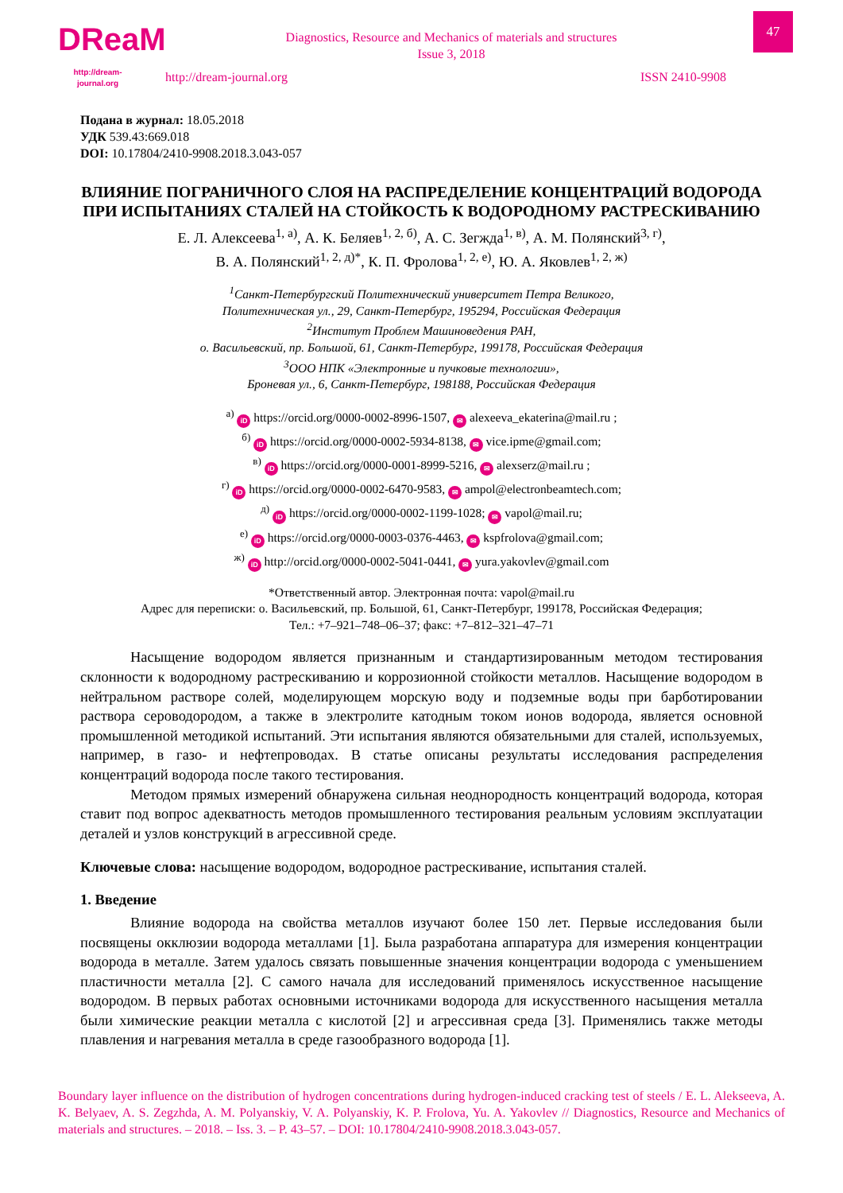DReaM
http://dream-journal.org
Diagnostics, Resource and Mechanics of materials and structures
Issue 3, 2018
http://dream-journal.org ISSN 2410-9908
47
Подана в журнал: 18.05.2018
УДК 539.43:669.018
DOI: 10.17804/2410-9908.2018.3.043-057
ВЛИЯНИЕ ПОГРАНИЧНОГО СЛОЯ НА РАСПРЕДЕЛЕНИЕ КОНЦЕНТРАЦИЙ ВОДОРОДА ПРИ ИСПЫТАНИЯХ СТАЛЕЙ НА СТОЙКОСТЬ К ВОДОРОДНОМУ РАСТРЕСКИВАНИЮ
Е. Л. Алексеева<sup>1, а)</sup>, А. К. Беляев<sup>1, 2, б)</sup>, А. С. Зегжда<sup>1, в)</sup>, А. М. Полянский<sup>3, г)</sup>,
В. А. Полянский<sup>1, 2, д)*</sup>, К. П. Фролова<sup>1, 2, е)</sup>, Ю. А. Яковлев<sup>1, 2, ж)</sup>
<sup>1</sup> Санкт-Петербургский Политехнический университет Петра Великого,
Политехническая ул., 29, Санкт-Петербург, 195294, Российская Федерация
<sup>2</sup> Институт Проблем Машиноведения РАН,
о. Васильевский, пр. Большой, 61, Санкт-Петербург, 199178, Российская Федерация
<sup>3</sup> ООО НПК «Электронные и пучковые технологии»,
Броневая ул., 6, Санкт-Петербург, 198188, Российская Федерация
<sup>а)</sup> iD https://orcid.org/0000-0002-8996-1507, ✉ alexeeva_ekaterina@mail.ru ;
<sup>б)</sup> iD https://orcid.org/0000-0002-5934-8138, ✉ vice.ipme@gmail.com;
<sup>в)</sup> iD https://orcid.org/0000-0001-8999-5216, ✉ alexserz@mail.ru ;
<sup>г)</sup> iD https://orcid.org/0000-0002-6470-9583, ✉ ampol@electronbeamtech.com;
<sup>д)</sup> iD https://orcid.org/0000-0002-1199-1028; ✉ vapol@mail.ru;
<sup>е)</sup> iD https://orcid.org/0000-0003-0376-4463, ✉ kspfrolova@gmail.com;
<sup>ж)</sup> iD http://orcid.org/0000-0002-5041-0441, ✉ yura.yakovlev@gmail.com
*Ответственный автор. Электронная почта: vapol@mail.ru
Адрес для переписки: о. Васильевский, пр. Большой, 61, Санкт-Петербург, 199178, Российская Федерация;
Тел.: +7–921–748–06–37; факс: +7–812–321–47–71
Насыщение водородом является признанным и стандартизированным методом тестирования склонности к водородному растрескиванию и коррозионной стойкости металлов. Насыщение водородом в нейтральном растворе солей, моделирующем морскую воду и подземные воды при барботировании раствора сероводородом, а также в электролите катодным током ионов водорода, является основной промышленной методикой испытаний. Эти испытания являются обязательными для сталей, используемых, например, в газо- и нефтепроводах. В статье описаны результаты исследования распределения концентраций водорода после такого тестирования.
Методом прямых измерений обнаружена сильная неоднородность концентраций водорода, которая ставит под вопрос адекватность методов промышленного тестирования реальным условиям эксплуатации деталей и узлов конструкций в агрессивной среде.
Ключевые слова: насыщение водородом, водородное растрескивание, испытания сталей.
1. Введение
Влияние водорода на свойства металлов изучают более 150 лет. Первые исследования были посвящены окклюзии водорода металлами [1]. Была разработана аппаратура для измерения концентрации водорода в металле. Затем удалось связать повышенные значения концентрации водорода с уменьшением пластичности металла [2]. С самого начала для исследований применялось искусственное насыщение водородом. В первых работах основными источниками водорода для искусственного насыщения металла были химические реакции металла с кислотой [2] и агрессивная среда [3]. Применялись также методы плавления и нагревания металла в среде газообразного водорода [1].
Boundary layer influence on the distribution of hydrogen concentrations during hydrogen-induced cracking test of steels / E. L. Alekseeva, A. K. Belyaev, A. S. Zegzhda, A. M. Polyanskiy, V. A. Polyanskiy, K. P. Frolova, Yu. A. Yakovlev // Diagnostics, Resource and Mechanics of materials and structures. – 2018. – Iss. 3. – P. 43–57. – DOI: 10.17804/2410-9908.2018.3.043-057.